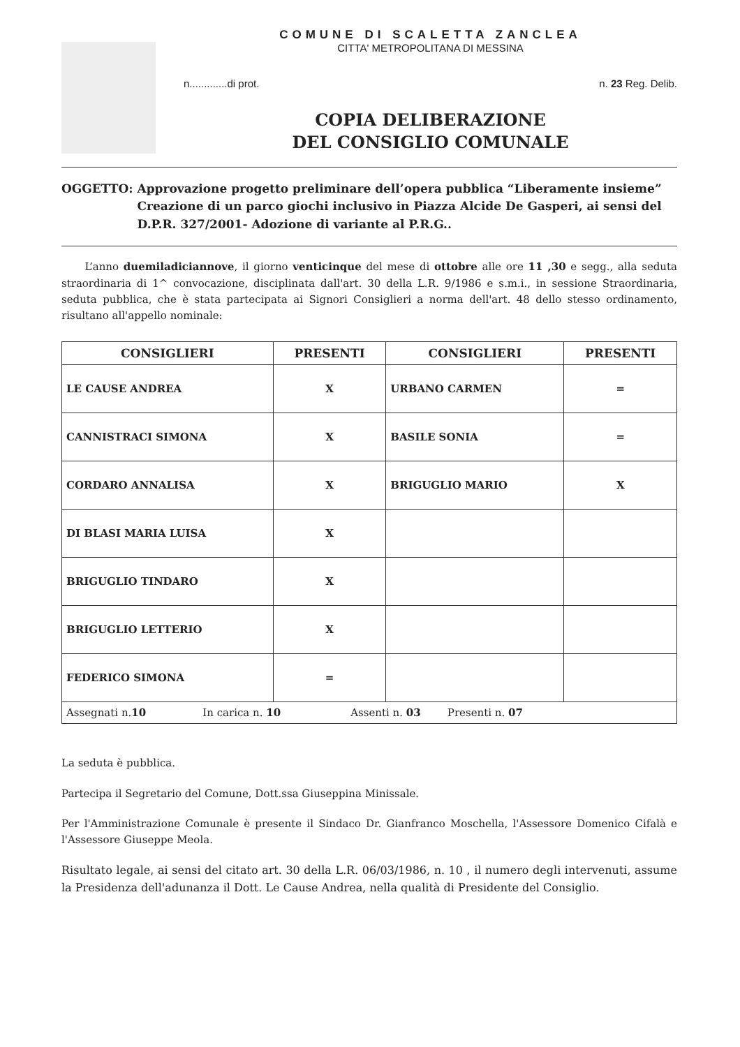COMUNE DI SCALETTA ZANCLEA
CITTA' METROPOLITANA DI MESSINA
n.............di prot. n. 23 Reg. Delib.
COPIA DELIBERAZIONE
DEL CONSIGLIO COMUNALE
OGGETTO: Approvazione progetto preliminare dell’opera pubblica “Liberamente insieme” Creazione di un parco giochi inclusivo in Piazza Alcide De Gasperi, ai sensi del D.P.R. 327/2001- Adozione di variante al P.R.G..
L’anno duemiladiciannove, il giorno venticinque del mese di ottobre alle ore 11 ,30 e segg., alla seduta straordinaria di 1^ convocazione, disciplinata dall'art. 30 della L.R. 9/1986 e s.m.i., in sessione Straordinaria, seduta pubblica, che è stata partecipata ai Signori Consiglieri a norma dell'art. 48 dello stesso ordinamento, risultano all'appello nominale:
| CONSIGLIERI | PRESENTI | CONSIGLIERI | PRESENTI |
| --- | --- | --- | --- |
| LE CAUSE ANDREA | X | URBANO CARMEN | = |
| CANNISTRACI SIMONA | X | BASILE SONIA | = |
| CORDARO ANNALISA | X | BRIGUGLIO MARIO | X |
| DI BLASI MARIA LUISA | X | | |
| BRIGUGLIO TINDARO | X | | |
| BRIGUGLIO LETTERIO | X | | |
| FEDERICO SIMONA | = | | |
| Assegnati n. 10 In carica n. 10 Assenti n. 03 Presenti n. 07 | | | |
La seduta è pubblica.
Partecipa il Segretario del Comune, Dott.ssa Giuseppina Minissale.
Per l'Amministrazione Comunale è presente il Sindaco Dr. Gianfranco Moschella, l'Assessore Domenico Cifalà e l'Assessore Giuseppe Meola.
Risultato legale, ai sensi del citato art. 30 della L.R. 06/03/1986, n. 10 , il numero degli intervenuti, assume la Presidenza dell'adunanza il Dott. Le Cause Andrea, nella qualità di Presidente del Consiglio.